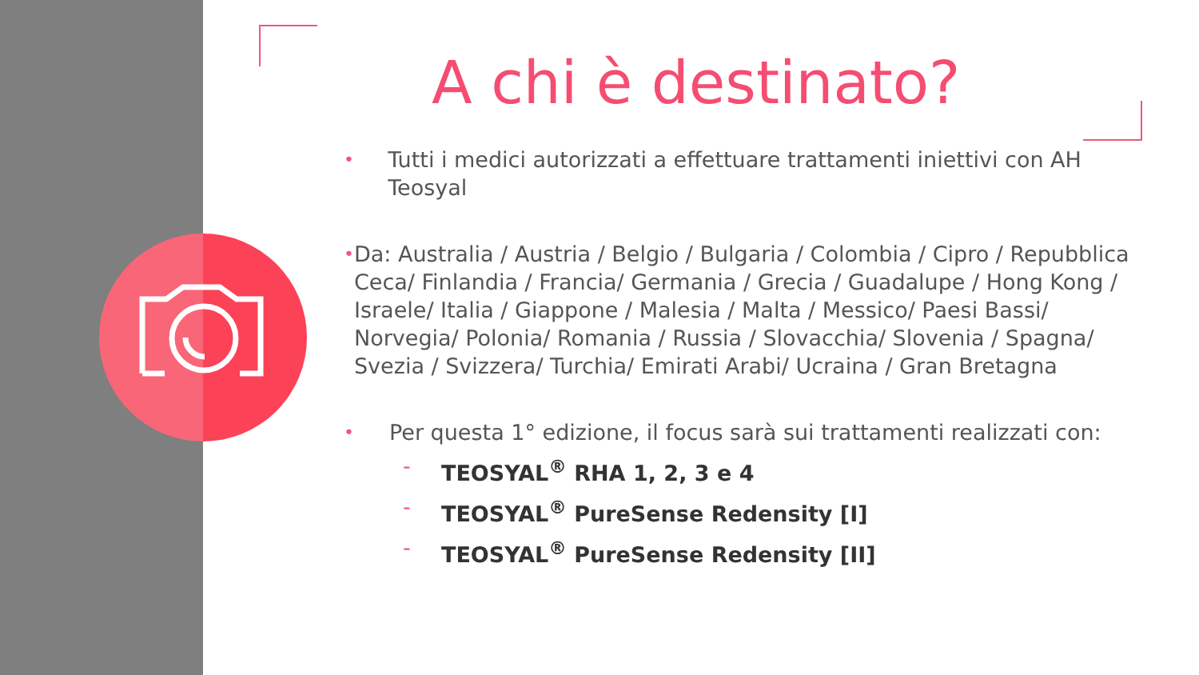A chi è destinato?
• Tutti i medici autorizzati a effettuare trattamenti iniettivi con AH Teosyal
• Da: Australia / Austria / Belgio / Bulgaria / Colombia / Cipro / Repubblica Ceca/ Finlandia / Francia/ Germania / Grecia / Guadalupe / Hong Kong / Israele/ Italia / Giappone / Malesia / Malta / Messico/ Paesi Bassi/ Norvegia/ Polonia/ Romania / Russia / Slovacchia/ Slovenia / Spagna/ Svezia / Svizzera/ Turchia/ Emirati Arabi/ Ucraina / Gran Bretagna
• Per questa 1° edizione, il focus sarà sui trattamenti realizzati con:
- TEOSYAL<sup>®</sup> RHA 1, 2, 3 e 4
- TEOSYAL<sup>®</sup> PureSense Redensity [I]
- TEOSYAL<sup>®</sup> PureSense Redensity [II]